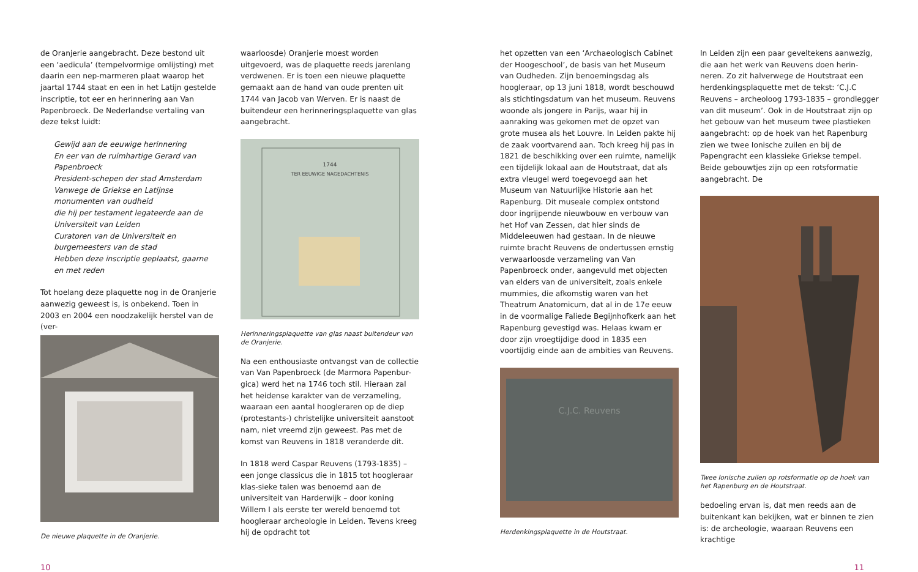de Oranjerie aangebracht. Deze bestond uit een ‘aedicula’ (tempelvormige omlijsting) met daarin een nep-marmeren plaat waarop het jaartal 1744 staat en een in het Latijn gestelde inscriptie, tot eer en herinnering aan Van Papenbroeck. De Nederlandse vertaling van deze tekst luidt:
Gewijd aan de eeuwige herinnering
En eer van de ruimhartige Gerard van Papenbroeck
President-schepen der stad Amsterdam
Vanwege de Griekse en Latijnse monumenten van oudheid
die hij per testament legateerde aan de Universiteit van Leiden
Curatoren van de Universiteit en burgemeesters van de stad
Hebben deze inscriptie geplaatst, gaarne en met reden
Tot hoelang deze plaquette nog in de Oranjerie aanwezig geweest is, is onbekend. Toen in 2003 en 2004 een noodzakelijk herstel van de (ver-
De nieuwe plaquette in de Oranjerie.
waarloosde) Oranjerie moest worden uitgevoerd, was de plaquette reeds jarenlang verdwenen. Er is toen een nieuwe plaquette gemaakt aan de hand van oude prenten uit 1744 van Jacob van Werven. Er is naast de buitendeur een herinneringsplaquette van glas aangebracht.
1744
TER EEUWIGE NAGEDACHTENIS
Herinneringsplaquette van glas naast buitendeur van de Oranjerie.
Na een enthousiaste ontvangst van de collectie van Van Papenbroeck (de Marmora Papenbur-gica) werd het na 1746 toch stil. Hieraan zal het heidense karakter van de verzameling, waaraan een aantal hoogleraren op de diep (protestants-) christelijke universiteit aanstoot nam, niet vreemd zijn geweest. Pas met de komst van Reuvens in 1818 veranderde dit.
In 1818 werd Caspar Reuvens (1793-1835) – een jonge classicus die in 1815 tot hoogleraar klas-sieke talen was benoemd aan de universiteit van Harderwijk – door koning Willem I als eerste ter wereld benoemd tot hoogleraar archeologie in Leiden. Tevens kreeg hij de opdracht tot
het opzetten van een ‘Archaeologisch Cabinet der Hoogeschool’, de basis van het Museum van Oudheden. Zijn benoemingsdag als hoogleraar, op 13 juni 1818, wordt beschouwd als stichtingsdatum van het museum. Reuvens woonde als jongere in Parijs, waar hij in aanraking was gekomen met de opzet van grote musea als het Louvre. In Leiden pakte hij de zaak voortvarend aan. Toch kreeg hij pas in 1821 de beschikking over een ruimte, namelijk een tijdelijk lokaal aan de Houtstraat, dat als extra vleugel werd toegevoegd aan het Museum van Natuurlijke Historie aan het Rapenburg. Dit museale complex ontstond door ingrijpende nieuwbouw en verbouw van het Hof van Zessen, dat hier sinds de Middeleeuwen had gestaan. In de nieuwe ruimte bracht Reuvens de ondertussen ernstig verwaarloosde verzameling van Van Papenbroeck onder, aangevuld met objecten van elders van de universiteit, zoals enkele mummies, die afkomstig waren van het Theatrum Anatomicum, dat al in de 17e eeuw in de voormalige Faliede Begijnhofkerk aan het Rapenburg gevestigd was. Helaas kwam er door zijn vroegtijdige dood in 1835 een voortijdig einde aan de ambities van Reuvens.
C.J.C. Reuvens
Herdenkingsplaquette in de Houtstraat.
In Leiden zijn een paar geveltekens aanwezig, die aan het werk van Reuvens doen herin-neren. Zo zit halverwege de Houtstraat een herdenkingsplaquette met de tekst: ‘C.J.C Reuvens – archeoloog 1793-1835 – grondlegger van dit museum’. Ook in de Houtstraat zijn op het gebouw van het museum twee plastieken aangebracht: op de hoek van het Rapenburg zien we twee Ionische zuilen en bij de Papengracht een klassieke Griekse tempel. Beide gebouwtjes zijn op een rotsformatie aangebracht. De
Twee Ionische zuilen op rotsformatie op de hoek van het Rapenburg en de Houtstraat.
bedoeling ervan is, dat men reeds aan de buitenkant kan bekijken, wat er binnen te zien is: de archeologie, waaraan Reuvens een krachtige
10 11